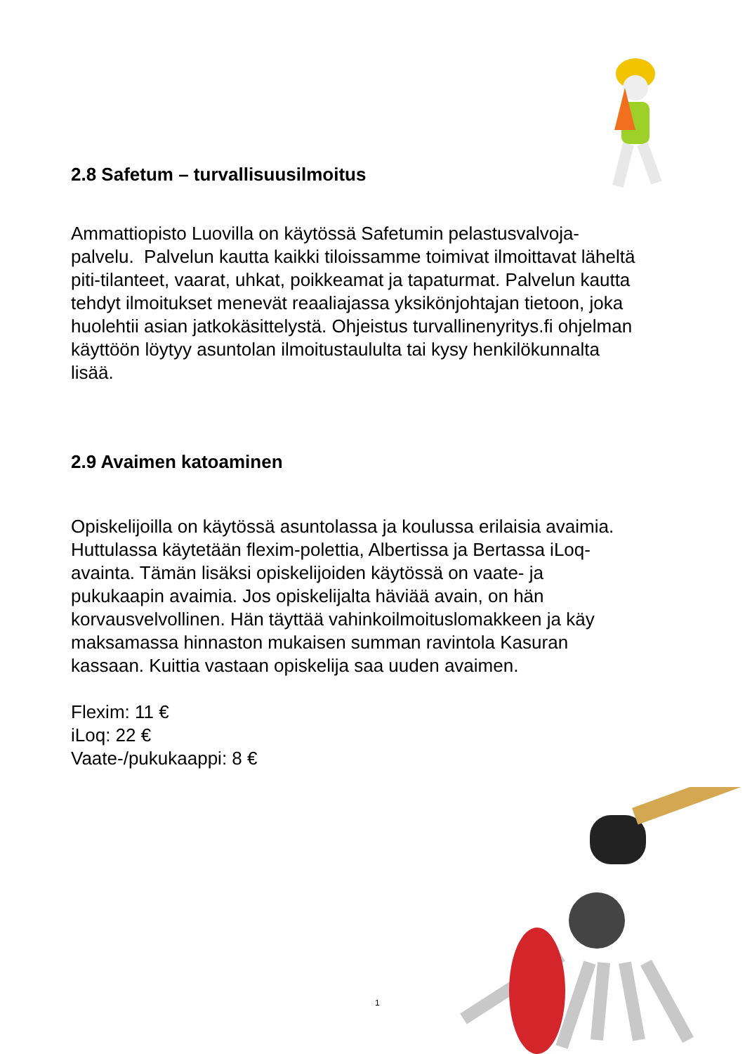2.8 Safetum – turvallisuusilmoitus
Ammattiopisto Luovilla on käytössä Safetumin pelastusvalvoja-
palvelu. Palvelun kautta kaikki tiloissamme toimivat ilmoittavat läheltä
piti-tilanteet, vaarat, uhkat, poikkeamat ja tapaturmat. Palvelun kautta
tehdyt ilmoitukset menevät reaaliajassa yksikönjohtajan tietoon, joka
huolehtii asian jatkokäsittelystä. Ohjeistus turvallinenyritys.fi ohjelman
käyttöön löytyy asuntolan ilmoitustaululta tai kysy henkilökunnalta
lisää.
2.9 Avaimen katoaminen
Opiskelijoilla on käytössä asuntolassa ja koulussa erilaisia avaimia.
Huttulassa käytetään flexim-polettia, Albertissa ja Bertassa iLoq-
avainta. Tämän lisäksi opiskelijoiden käytössä on vaate- ja
pukukaapin avaimia. Jos opiskelijalta häviää avain, on hän
korvausvelvollinen. Hän täyttää vahinkoilmoituslomakkeen ja käy
maksamassa hinnaston mukaisen summan ravintola Kasuran
kassaan. Kuittia vastaan opiskelija saa uuden avaimen.
Flexim: 11 €
iLoq: 22 €
Vaate-/pukukaappi: 8 €
1